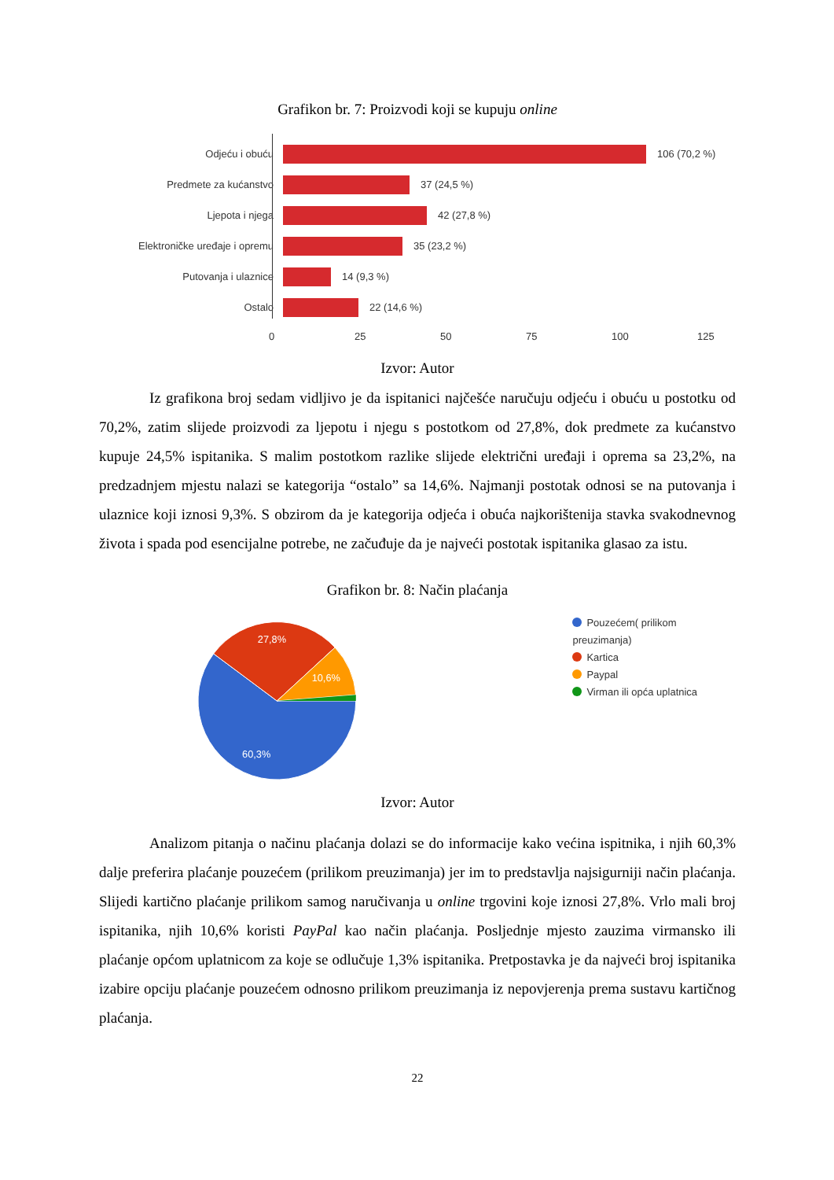Grafikon br. 7: Proizvodi koji se kupuju online
Odjeću i obuću 106 (70,2 %)
Predmete za kućanstvo 37 (24,5 %)
Ljepota i njega 42 (27,8 %)
Elektroničke uređaje i opremu
35 (23,2 %)
Putovanja i ulaznice 14 (9,3 %)
Ostalo 22 (14,6 %)
0 25 50 75 100 125
Izvor: Autor
Iz grafikona broj sedam vidljivo je da ispitanici najčešće naručuju odjeću i obuću u postotku od 70,2%, zatim slijede proizvodi za ljepotu i njegu s postotkom od 27,8%, dok predmete za kućanstvo kupuje 24,5% ispitanika. S malim postotkom razlike slijede električni uređaji i oprema sa 23,2%, na predzadnjem mjestu nalazi se kategorija “ostalo” sa 14,6%. Najmanji postotak odnosi se na putovanja i ulaznice koji iznosi 9,3%. S obzirom da je kategorija odjeća i obuća najkorištenija stavka svakodnevnog života i spada pod esencijalne potrebe, ne začuđuje da je najveći postotak ispitanika glasao za istu.
Grafikon br. 8: Način plaćanja
27,8%
10,6%
60,3%
Pouzećem( prilikom preuzimanja)
Kartica
Paypal
Virman ili opća uplatnica
Izvor: Autor
Analizom pitanja o načinu plaćanja dolazi se do informacije kako većina ispitnika, i njih 60,3% dalje preferira plaćanje pouzećem (prilikom preuzimanja) jer im to predstavlja najsigurniji način plaćanja. Slijedi kartično plaćanje prilikom samog naručivanja u online trgovini koje iznosi 27,8%. Vrlo mali broj ispitanika, njih 10,6% koristi PayPal kao način plaćanja. Posljednje mjesto zauzima virmansko ili plaćanje općom uplatnicom za koje se odlučuje 1,3% ispitanika. Pretpostavka je da najveći broj ispitanika izabire opciju plaćanje pouzećem odnosno prilikom preuzimanja iz nepovjerenja prema sustavu kartičnog plaćanja.
22